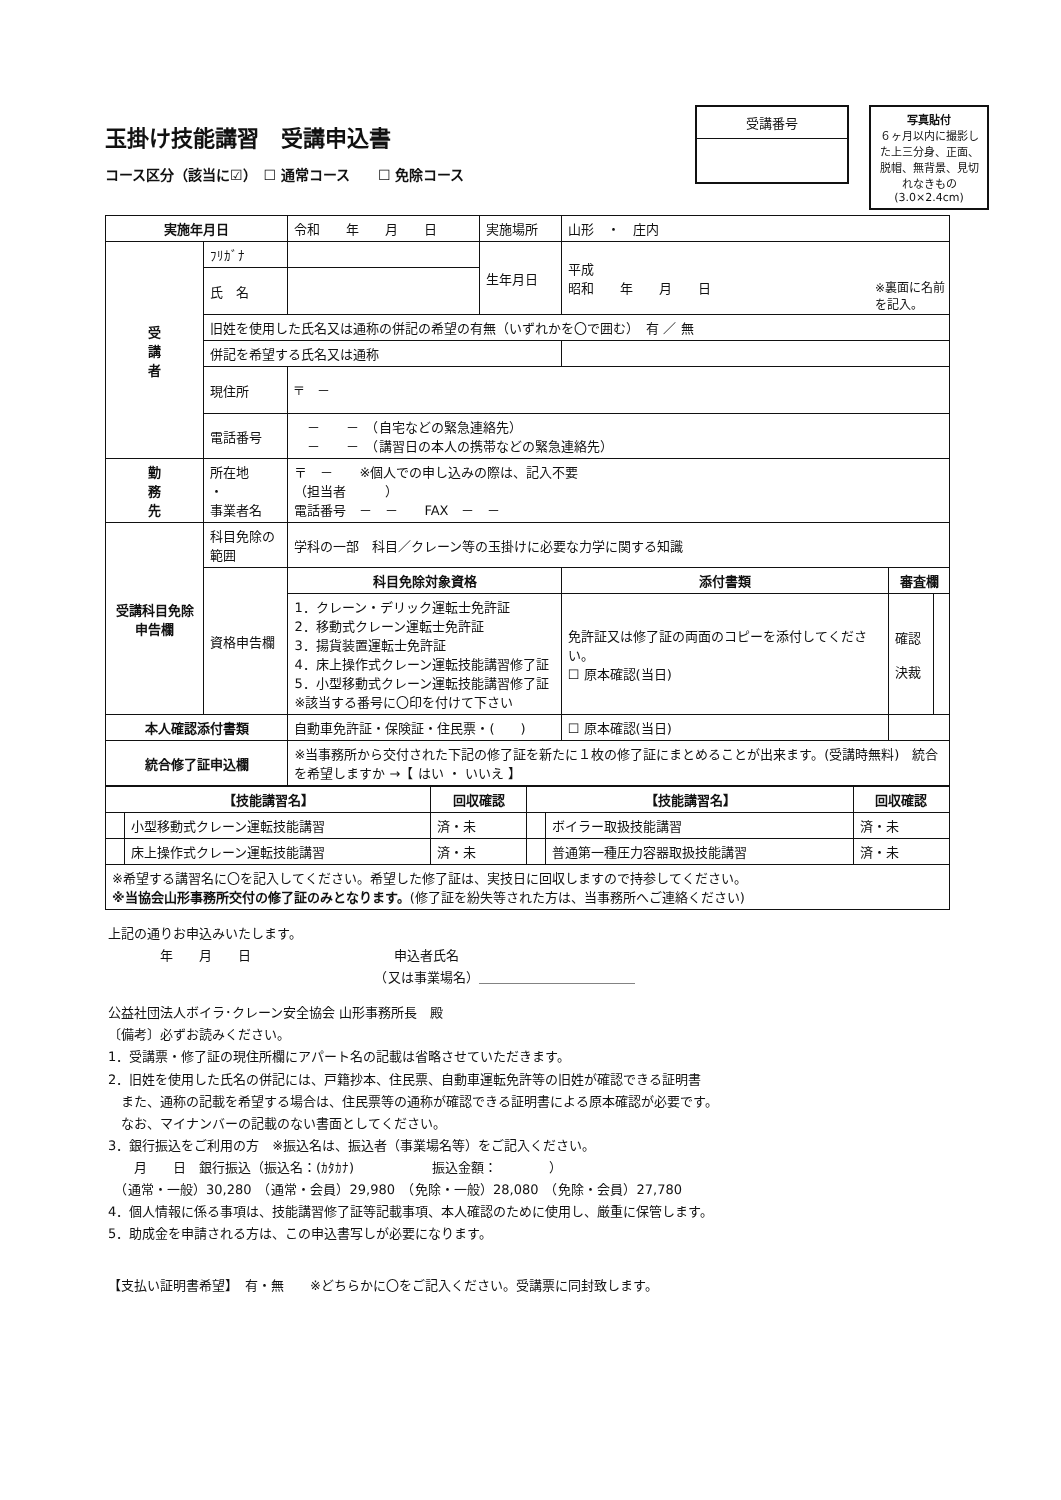玉掛け技能講習　受講申込書
コース区分（該当に☑）　☐ 通常コース　　☐ 免除コース
受講番号
写真貼付
６ヶ月以内に撮影した上三分身、正面、脱帽、無背景、見切れなきもの
(3.0×2.4cm)
※裏面に名前
を記入。
| 実施年月日 | | 令和 年 月 日 | 実施場所 | 山形 ・ 庄内 | | |
| 受 講 者 | ﾌﾘｶﾞﾅ | | 生年月日 | 平成 昭和 年 月 日 | | |
| | 氏 名 | | | | | |
| | 旧姓を使用した氏名又は通称の併記の希望の有無（いずれかを〇で囲む） 有 ／ 無 | | | | | |
| | 併記を希望する氏名又は通称 | | | | | |
| | 現住所 | 〒 － | | | | |
| | 電話番号 | － － （自宅などの緊急連絡先） － － （講習日の本人の携帯などの緊急連絡先） | | | | |
| 勤 務 先 | 所在地 ・ 事業者名 | 〒 － ※個人での申し込みの際は、記入不要 （担当者 ） 電話番号 － － FAX － － | | | | |
| 受講科目免除申告欄 | 科目免除の範囲 | 学科の一部 科目／クレーン等の玉掛けに必要な力学に関する知識 | | | | |
| | 資格申告欄 | 科目免除対象資格 | | 添付書類 | 審査欄 | |
| | | 1．クレーン・デリック運転士免許証 2．移動式クレーン運転士免許証 3．揚貨装置運転士免許証 4．床上操作式クレーン運転技能講習修了証 5．小型移動式クレーン運転技能講習修了証 ※該当する番号に〇印を付けて下さい | | 免許証又は修了証の両面のコピーを添付してください。 ☐ 原本確認(当日) | 確認 決裁 | |
| 本人確認添付書類 | | 自動車免許証・保険証・住民票・( ) | | ☐ 原本確認(当日) | | |
| 統合修了証申込欄 | | ※当事務所から交付された下記の修了証を新たに１枚の修了証にまとめることが出来ます。(受講時無料) 統合を希望しますか →【 はい ・ いいえ 】 | | | | |
| 【技能講習名】 | | 回収確認 | 【技能講習名】 | | 回収確認 |
| --- | --- | --- | --- | --- | --- |
| | 小型移動式クレーン運転技能講習 | 済・未 | | ボイラー取扱技能講習 | 済・未 |
| | 床上操作式クレーン運転技能講習 | 済・未 | | 普通第一種圧力容器取扱技能講習 | 済・未 |
| ※希望する講習名に〇を記入してください。希望した修了証は、実技日に回収しますので持参してください。 ※当協会山形事務所交付の修了証のみとなります。 (修了証を紛失等された方は、当事務所へご連絡ください) | | | | | |
上記の通りお申込みいたします。
　　　　年　　月　　日　　　　　　　　　　　申込者氏名
　　　　　　　　　　　　　　　　　　　　　（又は事業場名）＿＿＿＿＿＿＿＿＿＿＿＿
公益社団法人ボイラ･クレーン安全協会 山形事務所長　殿
〔備考〕必ずお読みください。
1．受講票・修了証の現住所欄にアパート名の記載は省略させていただきます。
2．旧姓を使用した氏名の併記には、戸籍抄本、住民票、自動車運転免許等の旧姓が確認できる証明書
　また、通称の記載を希望する場合は、住民票等の通称が確認できる証明書による原本確認が必要です。
　なお、マイナンバーの記載のない書面としてください。
3．銀行振込をご利用の方　※振込名は、振込者（事業場名等）をご記入ください。
　　月　　日　銀行振込（振込名：(ｶﾀｶﾅ)　　　　　　振込金額：　　　　）
　（通常・一般）30,280　（通常・会員）29,980　（免除・一般）28,080　（免除・会員）27,780
4．個人情報に係る事項は、技能講習修了証等記載事項、本人確認のために使用し、厳重に保管します。
5．助成金を申請される方は、この申込書写しが必要になります。
【支払い証明書希望】　有・無　　※どちらかに〇をご記入ください。受講票に同封致します。